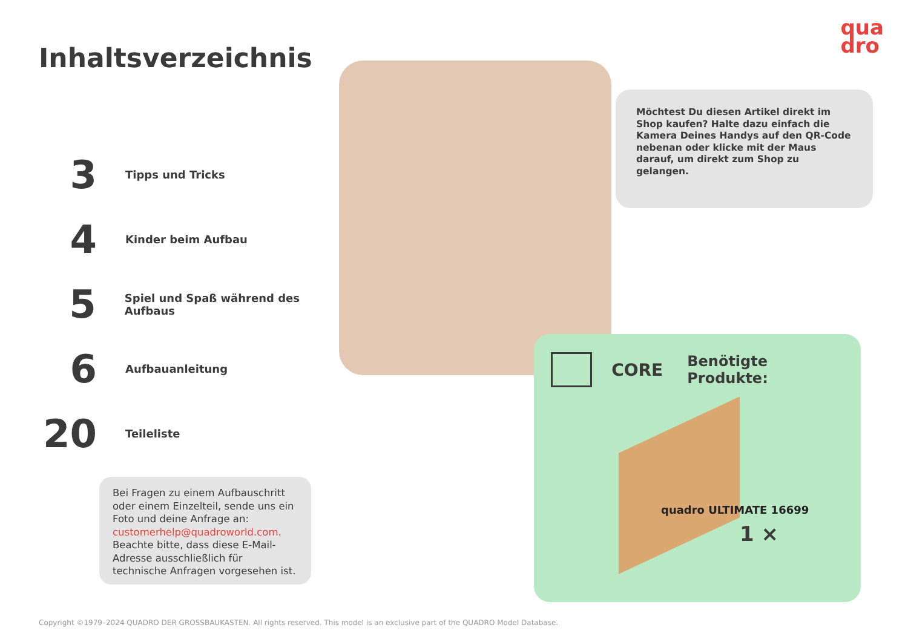qua
dro
Inhaltsverzeichnis
3
Tipps und Tricks
4
Kinder beim Aufbau
5
Spiel und Spaß während des Aufbaus
6
Aufbauanleitung
20
Teileliste
Möchtest Du diesen Artikel direkt im Shop kaufen? Halte dazu einfach die Kamera Deines Handys auf den QR-Code nebenan oder klicke mit der Maus darauf, um direkt zum Shop zu gelangen.
CORE Benötigte Produkte:
quadro ULTIMATE 16699
1 ×
Bei Fragen zu einem Aufbauschritt oder einem Einzelteil, sende uns ein Foto und deine Anfrage an: customerhelp@quadroworld.com. Beachte bitte, dass diese E-Mail-Adresse ausschließlich für technische Anfragen vorgesehen ist.
Copyright ©1979–2024 QUADRO DER GROSSBAUKASTEN. All rights reserved. This model is an exclusive part of the QUADRO Model Database.